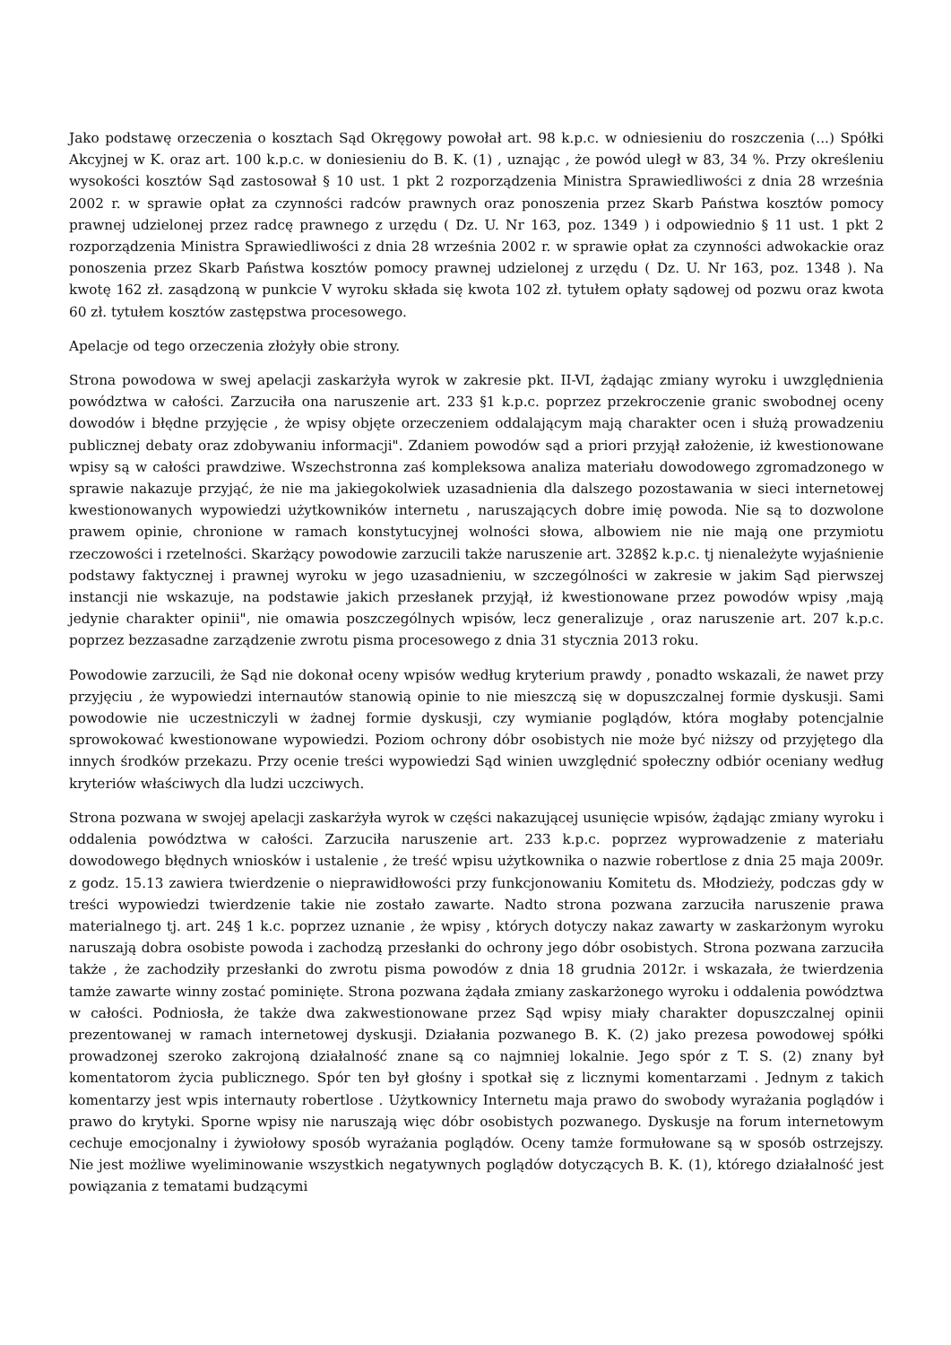Jako podstawę orzeczenia o kosztach Sąd Okręgowy powołał art. 98 k.p.c. w odniesieniu do roszczenia (...) Spółki Akcyjnej w K. oraz art. 100 k.p.c. w doniesieniu do B. K. (1) , uznając , że powód uległ w 83, 34 %. Przy określeniu wysokości kosztów Sąd zastosował § 10 ust. 1 pkt 2 rozporządzenia Ministra Sprawiedliwości z dnia 28 września 2002 r. w sprawie opłat za czynności radców prawnych oraz ponoszenia przez Skarb Państwa kosztów pomocy prawnej udzielonej przez radcę prawnego z urzędu ( Dz. U. Nr 163, poz. 1349 ) i odpowiednio § 11 ust. 1 pkt 2 rozporządzenia Ministra Sprawiedliwości z dnia 28 września 2002 r. w sprawie opłat za czynności adwokackie oraz ponoszenia przez Skarb Państwa kosztów pomocy prawnej udzielonej z urzędu ( Dz. U. Nr 163, poz. 1348 ). Na kwotę 162 zł. zasądzoną w punkcie V wyroku składa się kwota 102 zł. tytułem opłaty sądowej od pozwu oraz kwota 60 zł. tytułem kosztów zastępstwa procesowego.
Apelacje od tego orzeczenia złożyły obie strony.
Strona powodowa w swej apelacji zaskarżyła wyrok w zakresie pkt. II-VI, żądając zmiany wyroku i uwzględnienia powództwa w całości. Zarzuciła ona naruszenie art. 233 §1 k.p.c. poprzez przekroczenie granic swobodnej oceny dowodów i błędne przyjęcie , że wpisy objęte orzeczeniem oddalającym mają charakter ocen i służą prowadzeniu publicznej debaty oraz zdobywaniu informacji". Zdaniem powodów sąd a priori przyjął założenie, iż kwestionowane wpisy są w całości prawdziwe. Wszechstronna zaś kompleksowa analiza materiału dowodowego zgromadzonego w sprawie nakazuje przyjąć, że nie ma jakiegokolwiek uzasadnienia dla dalszego pozostawania w sieci internetowej kwestionowanych wypowiedzi użytkowników internetu , naruszających dobre imię powoda. Nie są to dozwolone prawem opinie, chronione w ramach konstytucyjnej wolności słowa, albowiem nie nie mają one przymiotu rzeczowości i rzetelności. Skarżący powodowie zarzucili także naruszenie art. 328§2 k.p.c. tj nienależyte wyjaśnienie podstawy faktycznej i prawnej wyroku w jego uzasadnieniu, w szczególności w zakresie w jakim Sąd pierwszej instancji nie wskazuje, na podstawie jakich przesłanek przyjął, iż kwestionowane przez powodów wpisy ,mają jedynie charakter opinii", nie omawia poszczególnych wpisów, lecz generalizuje , oraz naruszenie art. 207 k.p.c. poprzez bezzasadne zarządzenie zwrotu pisma procesowego z dnia 31 stycznia 2013 roku.
Powodowie zarzucili, że Sąd nie dokonał oceny wpisów według kryterium prawdy , ponadto wskazali, że nawet przy przyjęciu , że wypowiedzi internautów stanowią opinie to nie mieszczą się w dopuszczalnej formie dyskusji. Sami powodowie nie uczestniczyli w żadnej formie dyskusji, czy wymianie poglądów, która mogłaby potencjalnie sprowokować kwestionowane wypowiedzi. Poziom ochrony dóbr osobistych nie może być niższy od przyjętego dla innych środków przekazu. Przy ocenie treści wypowiedzi Sąd winien uwzględnić społeczny odbiór oceniany według kryteriów właściwych dla ludzi uczciwych.
Strona pozwana w swojej apelacji zaskarżyła wyrok w części nakazującej usunięcie wpisów, żądając zmiany wyroku i oddalenia powództwa w całości. Zarzuciła naruszenie art. 233 k.p.c. poprzez wyprowadzenie z materiału dowodowego błędnych wniosków i ustalenie , że treść wpisu użytkownika o nazwie robertlose z dnia 25 maja 2009r. z godz. 15.13 zawiera twierdzenie o nieprawidłowości przy funkcjonowaniu Komitetu ds. Młodzieży, podczas gdy w treści wypowiedzi twierdzenie takie nie zostało zawarte. Nadto strona pozwana zarzuciła naruszenie prawa materialnego tj. art. 24§ 1 k.c. poprzez uznanie , że wpisy , których dotyczy nakaz zawarty w zaskarżonym wyroku naruszają dobra osobiste powoda i zachodzą przesłanki do ochrony jego dóbr osobistych. Strona pozwana zarzuciła także , że zachodziły przesłanki do zwrotu pisma powodów z dnia 18 grudnia 2012r. i wskazała, że twierdzenia tamże zawarte winny zostać pominięte. Strona pozwana żądała zmiany zaskarżonego wyroku i oddalenia powództwa w całości. Podniosła, że także dwa zakwestionowane przez Sąd wpisy miały charakter dopuszczalnej opinii prezentowanej w ramach internetowej dyskusji. Działania pozwanego B. K. (2) jako prezesa powodowej spółki prowadzonej szeroko zakrojoną działalność znane są co najmniej lokalnie. Jego spór z T. S. (2) znany był komentatorom życia publicznego. Spór ten był głośny i spotkał się z licznymi komentarzami . Jednym z takich komentarzy jest wpis internauty robertlose . Użytkownicy Internetu maja prawo do swobody wyrażania poglądów i prawo do krytyki. Sporne wpisy nie naruszają więc dóbr osobistych pozwanego. Dyskusje na forum internetowym cechuje emocjonalny i żywiołowy sposób wyrażania poglądów. Oceny tamże formułowane są w sposób ostrzejszy. Nie jest możliwe wyeliminowanie wszystkich negatywnych poglądów dotyczących B. K. (1), którego działalność jest powiązania z tematami budzącymi